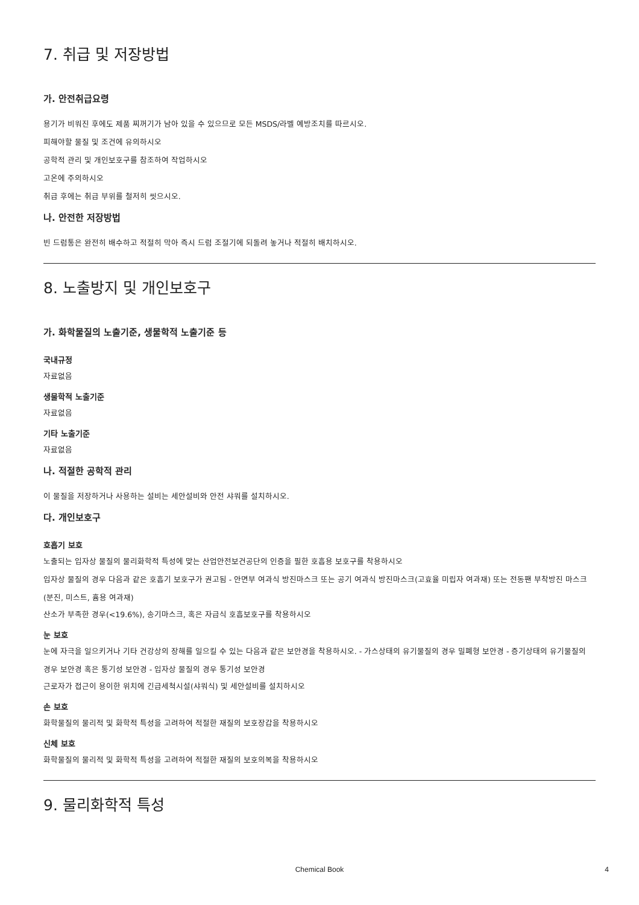7. 취급 및 저장방법
가. 안전취급요령
용기가 비워진 후에도 제품 찌꺼기가 남아 있을 수 있으므로 모든 MSDS/라벨 예방조치를 따르시오.
피해야할 물질 및 조건에 유의하시오
공학적 관리 및 개인보호구를 참조하여 작업하시오
고온에 주의하시오
취급 후에는 취급 부위를 철저히 씻으시오.
나. 안전한 저장방법
빈 드럼통은 완전히 배수하고 적절히 막아 즉시 드럼 조절기에 되돌려 놓거나 적절히 배치하시오.
8. 노출방지 및 개인보호구
가. 화학물질의 노출기준, 생물학적 노출기준 등
국내규정
자료없음
생물학적 노출기준
자료없음
기타 노출기준
자료없음
나. 적절한 공학적 관리
이 물질을 저장하거나 사용하는 설비는 세안설비와 안전 샤워를 설치하시오.
다. 개인보호구
호흡기 보호
노출되는 입자상 물질의 물리화학적 특성에 맞는 산업안전보건공단의 인증을 필한 호흡용 보호구를 착용하시오
입자상 물질의 경우 다음과 같은 호흡기 보호구가 권고됨 - 안면부 여과식 방진마스크 또는 공기 여과식 방진마스크(고효율 미립자 여과재) 또는 전동팬 부착방진 마스크(분진, 미스트, 흄용 여과재)
산소가 부족한 경우(<19.6%), 송기마스크, 혹은 자급식 호흡보호구를 착용하시오
눈 보호
눈에 자극을 일으키거나 기타 건강상의 장해를 일으킬 수 있는 다음과 같은 보안경을 착용하시오. - 가스상태의 유기물질의 경우 밀폐형 보안경 - 증기상태의 유기물질의 경우 보안경 혹은 통기성 보안경 - 입자상 물질의 경우 통기성 보안경
근로자가 접근이 용이한 위치에 긴급세척시설(샤워식) 및 세안설비를 설치하시오
손 보호
화학물질의 물리적 및 화학적 특성을 고려하여 적절한 재질의 보호장갑을 착용하시오
신체 보호
화학물질의 물리적 및 화학적 특성을 고려하여 적절한 재질의 보호의복을 착용하시오
9. 물리화학적 특성
Chemical Book
4